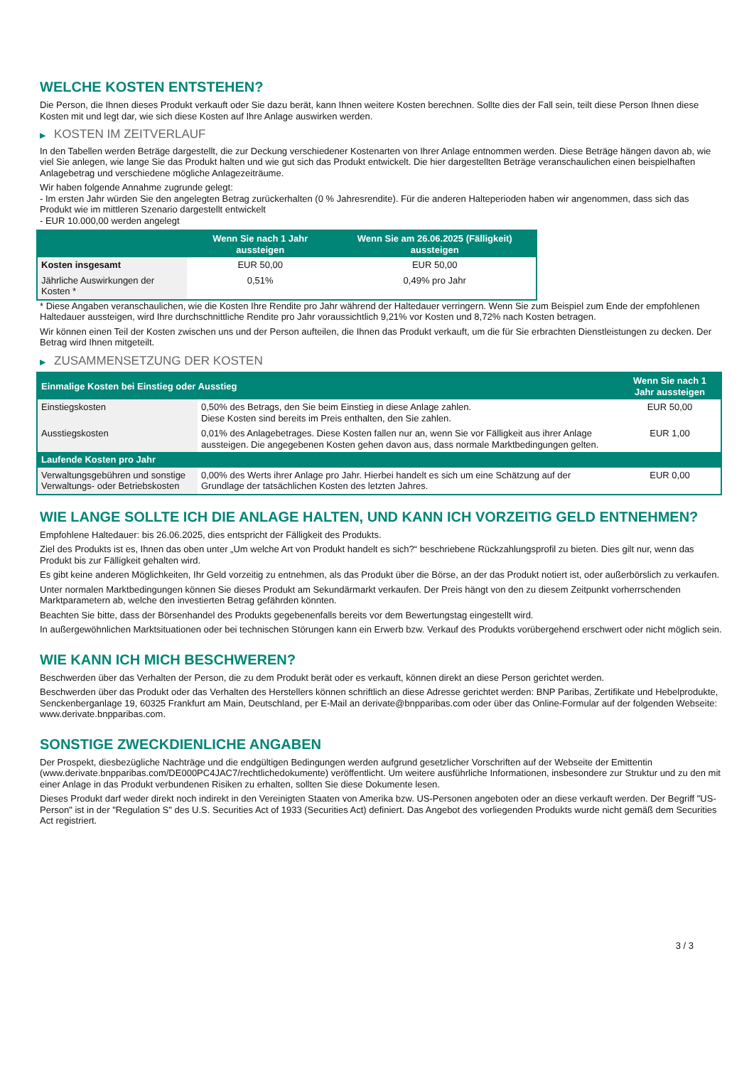WELCHE KOSTEN ENTSTEHEN?
Die Person, die Ihnen dieses Produkt verkauft oder Sie dazu berät, kann Ihnen weitere Kosten berechnen. Sollte dies der Fall sein, teilt diese Person Ihnen diese Kosten mit und legt dar, wie sich diese Kosten auf Ihre Anlage auswirken werden.
▶ KOSTEN IM ZEITVERLAUF
In den Tabellen werden Beträge dargestellt, die zur Deckung verschiedener Kostenarten von Ihrer Anlage entnommen werden. Diese Beträge hängen davon ab, wie viel Sie anlegen, wie lange Sie das Produkt halten und wie gut sich das Produkt entwickelt. Die hier dargestellten Beträge veranschaulichen einen beispielhaften Anlagebetrag und verschiedene mögliche Anlagezeiträume.
Wir haben folgende Annahme zugrunde gelegt:
- Im ersten Jahr würden Sie den angelegten Betrag zurückerhalten (0 % Jahresrendite). Für die anderen Halteperioden haben wir angenommen, dass sich das Produkt wie im mittleren Szenario dargestellt entwickelt
- EUR 10.000,00 werden angelegt
| | Wenn Sie nach 1 Jahr aussteigen | Wenn Sie am 26.06.2025 (Fälligkeit) aussteigen |
| --- | --- | --- |
| Kosten insgesamt | EUR 50,00 | EUR 50,00 |
| Jährliche Auswirkungen der Kosten * | 0,51% | 0,49% pro Jahr |
* Diese Angaben veranschaulichen, wie die Kosten Ihre Rendite pro Jahr während der Haltedauer verringern. Wenn Sie zum Beispiel zum Ende der empfohlenen Haltedauer aussteigen, wird Ihre durchschnittliche Rendite pro Jahr voraussichtlich 9,21% vor Kosten und 8,72% nach Kosten betragen.
Wir können einen Teil der Kosten zwischen uns und der Person aufteilen, die Ihnen das Produkt verkauft, um die für Sie erbrachten Dienstleistungen zu decken. Der Betrag wird Ihnen mitgeteilt.
▶ ZUSAMMENSETZUNG DER KOSTEN
| Einmalige Kosten bei Einstieg oder Ausstieg | | Wenn Sie nach 1 Jahr aussteigen |
| --- | --- | --- |
| Einstiegskosten | 0,50% des Betrags, den Sie beim Einstieg in diese Anlage zahlen. Diese Kosten sind bereits im Preis enthalten, den Sie zahlen. | EUR 50,00 |
| Ausstiegskosten | 0,01% des Anlagebetrages. Diese Kosten fallen nur an, wenn Sie vor Fälligkeit aus ihrer Anlage aussteigen. Die angegebenen Kosten gehen davon aus, dass normale Marktbedingungen gelten. | EUR 1,00 |
| Laufende Kosten pro Jahr | | |
| Verwaltungsgebühren und sonstige Verwaltungs- oder Betriebskosten | 0,00% des Werts ihrer Anlage pro Jahr. Hierbei handelt es sich um eine Schätzung auf der Grundlage der tatsächlichen Kosten des letzten Jahres. | EUR 0,00 |
WIE LANGE SOLLTE ICH DIE ANLAGE HALTEN, UND KANN ICH VORZEITIG GELD ENTNEHMEN?
Empfohlene Haltedauer: bis 26.06.2025, dies entspricht der Fälligkeit des Produkts.
Ziel des Produkts ist es, Ihnen das oben unter „Um welche Art von Produkt handelt es sich?“ beschriebene Rückzahlungsprofil zu bieten. Dies gilt nur, wenn das Produkt bis zur Fälligkeit gehalten wird.
Es gibt keine anderen Möglichkeiten, Ihr Geld vorzeitig zu entnehmen, als das Produkt über die Börse, an der das Produkt notiert ist, oder außerbörslich zu verkaufen.
Unter normalen Marktbedingungen können Sie dieses Produkt am Sekundärmarkt verkaufen. Der Preis hängt von den zu diesem Zeitpunkt vorherrschenden Marktparametern ab, welche den investierten Betrag gefährden könnten.
Beachten Sie bitte, dass der Börsenhandel des Produkts gegebenenfalls bereits vor dem Bewertungstag eingestellt wird.
In außergewöhnlichen Marktsituationen oder bei technischen Störungen kann ein Erwerb bzw. Verkauf des Produkts vorübergehend erschwert oder nicht möglich sein.
WIE KANN ICH MICH BESCHWEREN?
Beschwerden über das Verhalten der Person, die zu dem Produkt berät oder es verkauft, können direkt an diese Person gerichtet werden.
Beschwerden über das Produkt oder das Verhalten des Herstellers können schriftlich an diese Adresse gerichtet werden: BNP Paribas, Zertifikate und Hebelprodukte, Senckenberganlage 19, 60325 Frankfurt am Main, Deutschland, per E-Mail an derivate@bnpparibas.com oder über das Online-Formular auf der folgenden Webseite: www.derivate.bnpparibas.com.
SONSTIGE ZWECKDIENLICHE ANGABEN
Der Prospekt, diesbezügliche Nachträge und die endgültigen Bedingungen werden aufgrund gesetzlicher Vorschriften auf der Webseite der Emittentin (www.derivate.bnpparibas.com/DE000PC4JAC7/rechtlichedokumente) veröffentlicht. Um weitere ausführliche Informationen, insbesondere zur Struktur und zu den mit einer Anlage in das Produkt verbundenen Risiken zu erhalten, sollten Sie diese Dokumente lesen.
Dieses Produkt darf weder direkt noch indirekt in den Vereinigten Staaten von Amerika bzw. US-Personen angeboten oder an diese verkauft werden. Der Begriff "US-Person" ist in der "Regulation S" des U.S. Securities Act of 1933 (Securities Act) definiert. Das Angebot des vorliegenden Produkts wurde nicht gemäß dem Securities Act registriert.
3 / 3